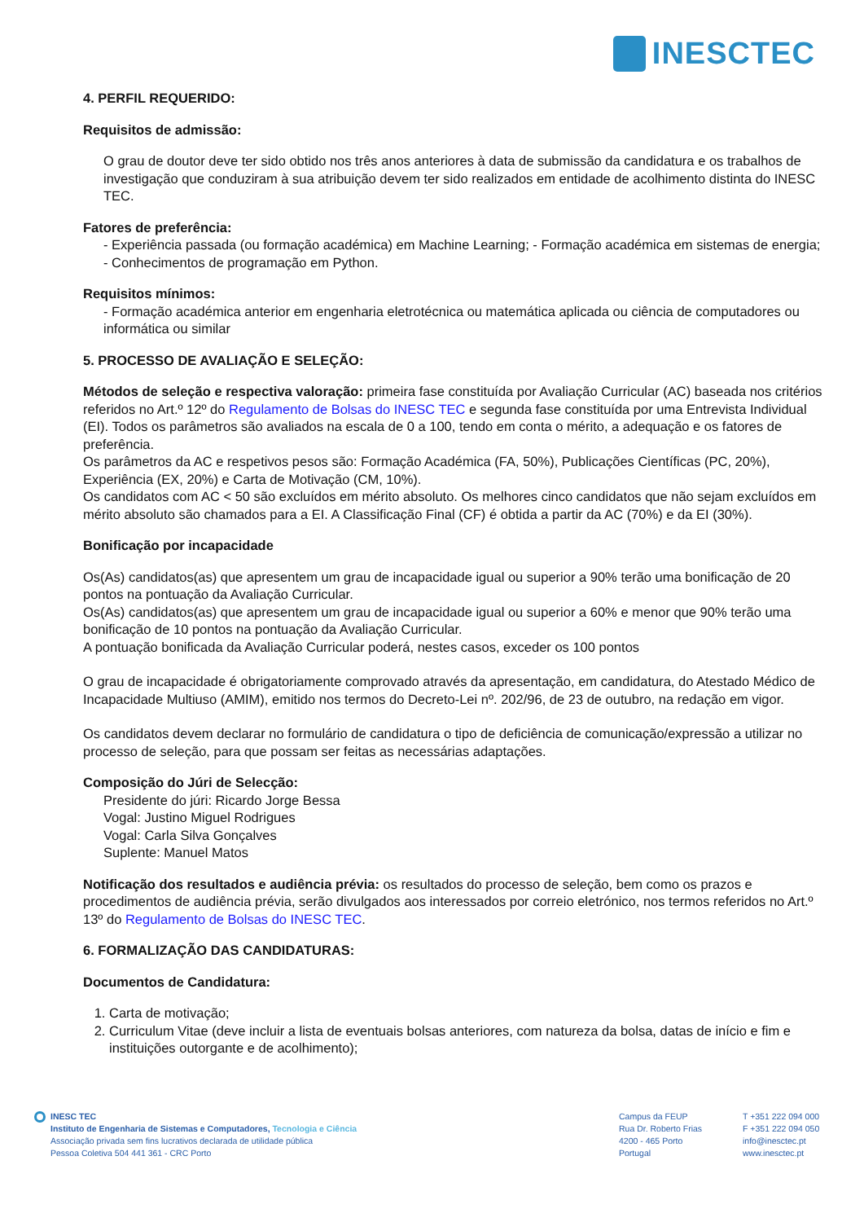INESCTEC
4. PERFIL REQUERIDO:
Requisitos de admissão:
O grau de doutor deve ter sido obtido nos três anos anteriores à data de submissão da candidatura e os trabalhos de investigação que conduziram à sua atribuição devem ter sido realizados em entidade de acolhimento distinta do INESC TEC.
Fatores de preferência:
- Experiência passada (ou formação académica) em Machine Learning; - Formação académica em sistemas de energia; - Conhecimentos de programação em Python.
Requisitos mínimos:
- Formação académica anterior em engenharia eletrotécnica ou matemática aplicada ou ciência de computadores ou informática ou similar
5. PROCESSO DE AVALIAÇÃO E SELEÇÃO:
Métodos de seleção e respectiva valoração: primeira fase constituída por Avaliação Curricular (AC) baseada nos critérios referidos no Art.º 12º do Regulamento de Bolsas do INESC TEC e segunda fase constituída por uma Entrevista Individual (EI). Todos os parâmetros são avaliados na escala de 0 a 100, tendo em conta o mérito, a adequação e os fatores de preferência.
Os parâmetros da AC e respetivos pesos são: Formação Académica (FA, 50%), Publicações Científicas (PC, 20%), Experiência (EX, 20%) e Carta de Motivação (CM, 10%).
Os candidatos com AC < 50 são excluídos em mérito absoluto. Os melhores cinco candidatos que não sejam excluídos em mérito absoluto são chamados para a EI. A Classificação Final (CF) é obtida a partir da AC (70%) e da EI (30%).
Bonificação por incapacidade
Os(As) candidatos(as) que apresentem um grau de incapacidade igual ou superior a 90% terão uma bonificação de 20 pontos na pontuação da Avaliação Curricular.
Os(As) candidatos(as) que apresentem um grau de incapacidade igual ou superior a 60% e menor que 90% terão uma bonificação de 10 pontos na pontuação da Avaliação Curricular.
A pontuação bonificada da Avaliação Curricular poderá, nestes casos, exceder os 100 pontos
O grau de incapacidade é obrigatoriamente comprovado através da apresentação, em candidatura, do Atestado Médico de Incapacidade Multiuso (AMIM), emitido nos termos do Decreto-Lei nº. 202/96, de 23 de outubro, na redação em vigor.
Os candidatos devem declarar no formulário de candidatura o tipo de deficiência de comunicação/expressão a utilizar no processo de seleção, para que possam ser feitas as necessárias adaptações.
Composição do Júri de Selecção:
Presidente do júri: Ricardo Jorge Bessa
Vogal: Justino Miguel Rodrigues
Vogal: Carla Silva Gonçalves
Suplente: Manuel Matos
Notificação dos resultados e audiência prévia: os resultados do processo de seleção, bem como os prazos e procedimentos de audiência prévia, serão divulgados aos interessados por correio eletrónico, nos termos referidos no Art.º 13º do Regulamento de Bolsas do INESC TEC.
6. FORMALIZAÇÃO DAS CANDIDATURAS:
Documentos de Candidatura:
1. Carta de motivação;
2. Curriculum Vitae (deve incluir a lista de eventuais bolsas anteriores, com natureza da bolsa, datas de início e fim e instituições outorgante e de acolhimento);
INESC TEC
Instituto de Engenharia de Sistemas e Computadores, Tecnologia e Ciência
Associação privada sem fins lucrativos declarada de utilidade pública
Pessoa Coletiva 504 441 361 - CRC Porto
Campus da FEUP
Rua Dr. Roberto Frias
4200 - 465 Porto
Portugal
T +351 222 094 000
F +351 222 094 050
info@inesctec.pt
www.inesctec.pt